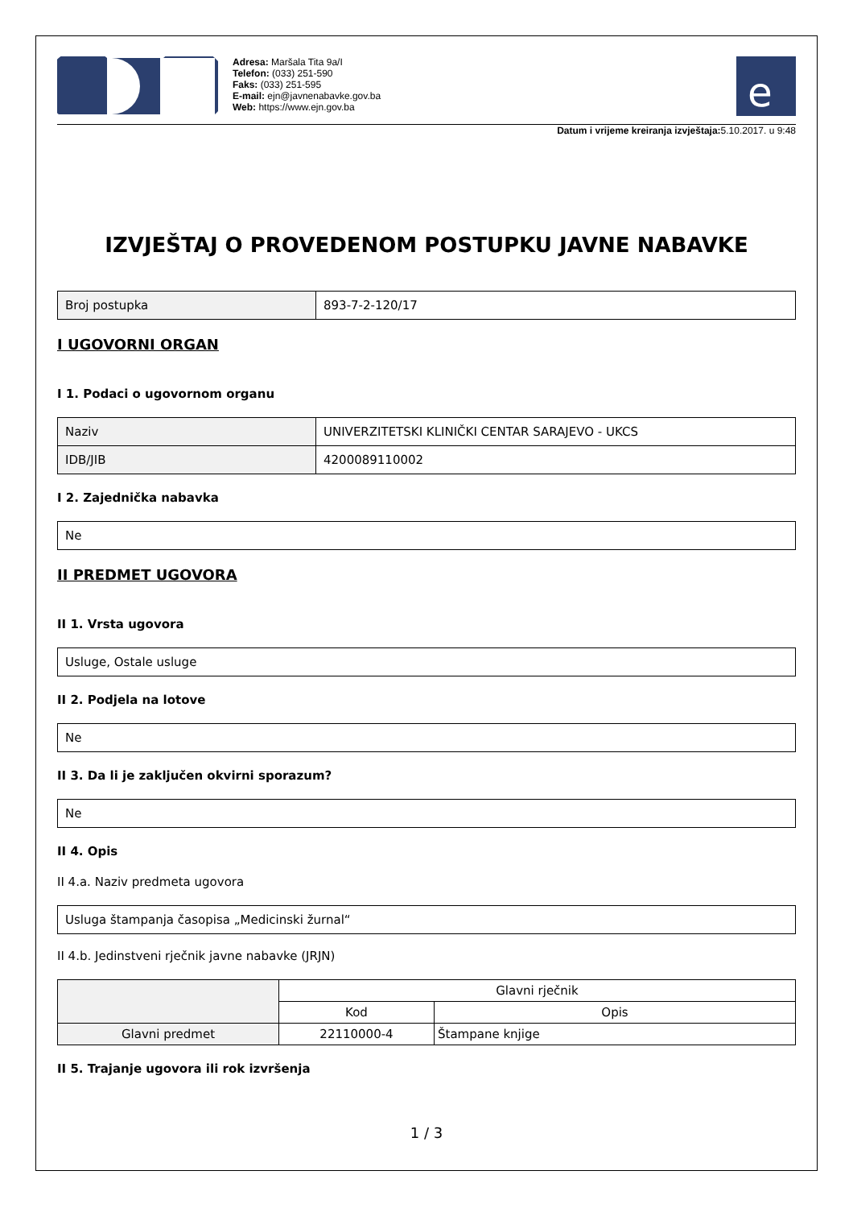Adresa: Maršala Tita 9a/I
Telefon: (033) 251-590
Faks: (033) 251-595
E-mail: ejn@javnenabavke.gov.ba
Web: https://www.ejn.gov.ba
e
Datum i vrijeme kreiranja izvještaja: 5.10.2017. u 9:48
IZVJEŠTAJ O PROVEDENOM POSTUPKU JAVNE NABAVKE
| Broj postupka | 893-7-2-120/17 |
I UGOVORNI ORGAN
I 1. Podaci o ugovornom organu
| Naziv | UNIVERZITETSKI KLINIČKI CENTAR SARAJEVO - UKCS |
| IDB/JIB | 4200089110002 |
I 2. Zajednička nabavka
| Ne |
II PREDMET UGOVORA
II 1. Vrsta ugovora
| Usluge, Ostale usluge |
II 2. Podjela na lotove
| Ne |
II 3. Da li je zaključen okvirni sporazum?
| Ne |
II 4. Opis
II 4.a. Naziv predmeta ugovora
| Usluga štampanja časopisa „Medicinski žurnal“ |
II 4.b. Jedinstveni rječnik javne nabavke (JRJN)
| | Glavni rječnik | |
| --- | --- | --- |
| | Kod | Opis |
| Glavni predmet | 22110000-4 | Štampane knjige |
II 5. Trajanje ugovora ili rok izvršenja
1 / 3